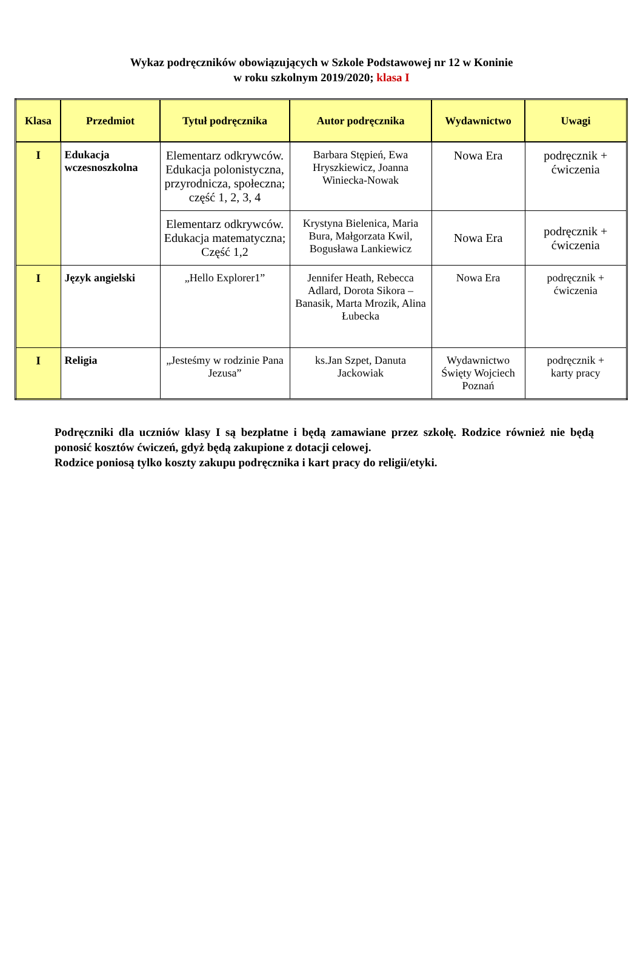Wykaz podręczników obowiązujących w Szkole Podstawowej nr 12 w Koninie
w roku szkolnym 2019/2020; klasa I
| Klasa | Przedmiot | Tytuł podręcznika | Autor podręcznika | Wydawnictwo | Uwagi |
| --- | --- | --- | --- | --- | --- |
| I | Edukacja wczesnoszkolna | Elementarz odkrywców. Edukacja polonistyczna, przyrodnicza, społeczna; część 1, 2, 3, 4 | Barbara Stępień, Ewa Hryszkiewicz, Joanna Winiecka-Nowak | Nowa Era | podręcznik + ćwiczenia |
| | | Elementarz odkrywców. Edukacja matematyczna; Część 1,2 | Krystyna Bielenica, Maria Bura, Małgorzata Kwil, Bogusława Lankiewicz | Nowa Era | podręcznik + ćwiczenia |
| I | Język angielski | „Hello Explorer1” | Jennifer Heath, Rebecca Adlard, Dorota Sikora – Banasik, Marta Mrozik, Alina Łubecka | Nowa Era | podręcznik + ćwiczenia |
| I | Religia | „Jesteśmy w rodzinie Pana Jezusa” | ks.Jan Szpet, Danuta Jackowiak | Wydawnictwo Święty Wojciech Poznań | podręcznik + karty pracy |
Podręczniki dla uczniów klasy I są bezpłatne i będą zamawiane przez szkołę. Rodzice również nie będą ponosić kosztów ćwiczeń, gdyż będą zakupione z dotacji celowej.
Rodzice poniosą tylko koszty zakupu podręcznika i kart pracy do religii/etyki.